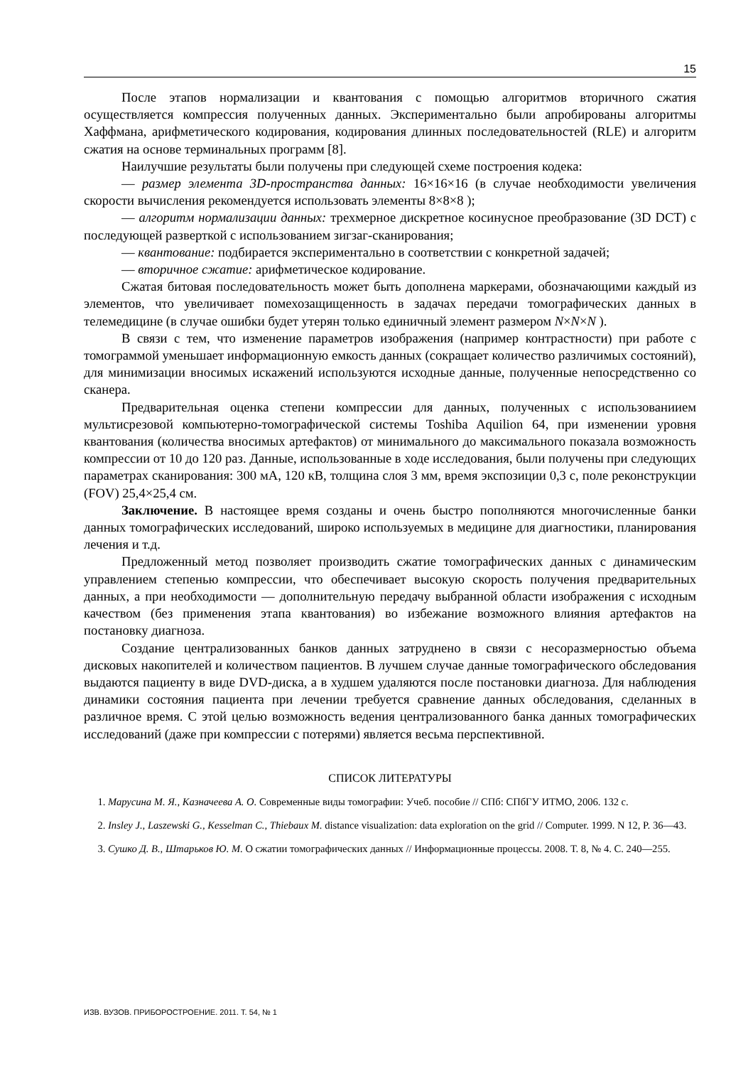15
После этапов нормализации и квантования с помощью алгоритмов вторичного сжатия осуществляется компрессия полученных данных. Экспериментально были апробированы алгоритмы Хаффмана, арифметического кодирования, кодирования длинных последовательностей (RLE) и алгоритм сжатия на основе терминальных программ [8].
Наилучшие результаты были получены при следующей схеме построения кодека:
— размер элемента 3D-пространства данных: 16×16×16 (в случае необходимости увеличения скорости вычисления рекомендуется использовать элементы 8×8×8 );
— алгоритм нормализации данных: трехмерное дискретное косинусное преобразование (3D DCT) с последующей разверткой с использованием зигзаг-сканирования;
— квантование: подбирается экспериментально в соответствии с конкретной задачей;
— вторичное сжатие: арифметическое кодирование.
Сжатая битовая последовательность может быть дополнена маркерами, обозначающими каждый из элементов, что увеличивает помехозащищенность в задачах передачи томографических данных в телемедицине (в случае ошибки будет утерян только единичный элемент размером N×N×N ).
В связи с тем, что изменение параметров изображения (например контрастности) при работе с томограммой уменьшает информационную емкость данных (сокращает количество различимых состояний), для минимизации вносимых искажений используются исходные данные, полученные непосредственно со сканера.
Предварительная оценка степени компрессии для данных, полученных с использованиием мультисрезовой компьютерно-томографической системы Toshiba Aquilion 64, при изменении уровня квантования (количества вносимых артефактов) от минимального до максимального показала возможность компрессии от 10 до 120 раз. Данные, использованные в ходе исследования, были получены при следующих параметрах сканирования: 300 мА, 120 кВ, толщина слоя 3 мм, время экспозиции 0,3 с, поле реконструкции (FOV) 25,4×25,4 см.
Заключение. В настоящее время созданы и очень быстро пополняются многочисленные банки данных томографических исследований, широко используемых в медицине для диагностики, планирования лечения и т.д.
Предложенный метод позволяет производить сжатие томографических данных с динамическим управлением степенью компрессии, что обеспечивает высокую скорость получения предварительных данных, а при необходимости — дополнительную передачу выбранной области изображения с исходным качеством (без применения этапа квантования) во избежание возможного влияния артефактов на постановку диагноза.
Создание централизованных банков данных затруднено в связи с несоразмерностью объема дисковых накопителей и количеством пациентов. В лучшем случае данные томографического обследования выдаются пациенту в виде DVD-диска, а в худшем удаляются после постановки диагноза. Для наблюдения динамики состояния пациента при лечении требуется сравнение данных обследования, сделанных в различное время. С этой целью возможность ведения централизованного банка данных томографических исследований (даже при компрессии с потерями) является весьма перспективной.
СПИСОК ЛИТЕРАТУРЫ
1. Марусина М. Я., Казначеева А. О. Современные виды томографии: Учеб. пособие // СПб: СПбГУ ИТМО, 2006. 132 с.
2. Insley J., Laszewski G., Kesselman C., Thiebaux M. distance visualization: data exploration on the grid // Computer. 1999. N 12, P. 36—43.
3. Сушко Д. В., Штарьков Ю. М. О сжатии томографических данных // Информационные процессы. 2008. Т. 8, № 4. С. 240—255.
ИЗВ. ВУЗОВ. ПРИБОРОСТРОЕНИЕ. 2011. Т. 54, № 1